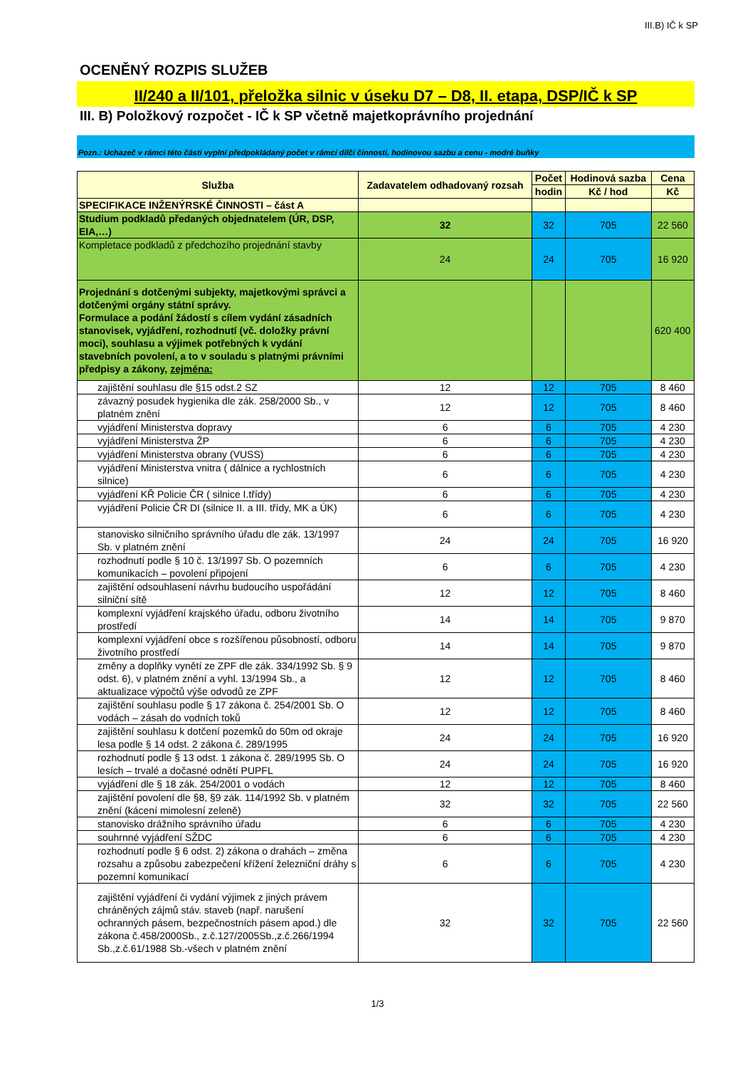III.B) IČ k SP
OCENĚNÝ ROZPIS SLUŽEB
II/240 a II/101, přeložka silnic v úseku D7 – D8, II. etapa, DSP/IČ k SP
III. B) Položkový rozpočet - IČ k SP včetně majetkoprávního projednání
Pozn.: Uchazeč v rámci této části vyplní předpokládaný počet v rámci dílčí činnosti, hodinovou sazbu a cenu - modré buňky
| Služba | Zadavatelem odhadovaný rozsah | Počet | Hodinová sazba | Cena |
| --- | --- | --- | --- | --- |
| | | hodin | Kč / hod | Kč |
| SPECIFIKACE INŽENÝRSKÉ ČINNOSTI – část A | | | | |
| Studium podkladů předaných objednatelem (ÚR, DSP, EIA,…) | 32 | 32 | 705 | 22 560 |
| Kompletace podkladů z předchozího projednání stavby | 24 | 24 | 705 | 16 920 |
| Projednání s dotčenými subjekty, majetkovými správci a dotčenými orgány státní správy. Formulace a podání žádostí s cílem vydání zásadních stanovisek, vyjádření, rozhodnutí (vč. doložky právní moci), souhlasu a výjimek potřebných k vydání stavebních povolení, a to v souladu s platnými právními předpisy a zákony, zejména: | | | | 620 400 |
| zajištění souhlasu dle §15 odst.2 SZ | 12 | 12 | 705 | 8 460 |
| závazný posudek hygienika dle zák. 258/2000 Sb., v platném znění | 12 | 12 | 705 | 8 460 |
| vyjádření Ministerstva dopravy | 6 | 6 | 705 | 4 230 |
| vyjádření Ministerstva ŽP | 6 | 6 | 705 | 4 230 |
| vyjádření Ministerstva obrany (VUSS) | 6 | 6 | 705 | 4 230 |
| vyjádření Ministerstva vnitra ( dálnice a rychlostních silnice) | 6 | 6 | 705 | 4 230 |
| vyjádření KŘ Policie ČR ( silnice I.třídy) | 6 | 6 | 705 | 4 230 |
| vyjádření Policie ČR DI (silnice II. a III. třídy, MK a ÚK) | 6 | 6 | 705 | 4 230 |
| stanovisko silničního správního úřadu dle zák. 13/1997 Sb. v platném znění | 24 | 24 | 705 | 16 920 |
| rozhodnutí podle § 10 č. 13/1997 Sb. O pozemních komunikacích – povolení připojení | 6 | 6 | 705 | 4 230 |
| zajištění odsouhlasení návrhu budoucího uspořádání silniční sítě | 12 | 12 | 705 | 8 460 |
| komplexní vyjádření krajského úřadu, odboru životního prostředí | 14 | 14 | 705 | 9 870 |
| komplexní vyjádření obce s rozšířenou působností, odboru životního prostředí | 14 | 14 | 705 | 9 870 |
| změny a doplňky vynětí ze ZPF dle zák. 334/1992 Sb. § 9 odst. 6), v platném znění a vyhl. 13/1994 Sb., a aktualizace výpočtů výše odvodů ze ZPF | 12 | 12 | 705 | 8 460 |
| zajištění souhlasu podle § 17 zákona č. 254/2001 Sb. O vodách – zásah do vodních toků | 12 | 12 | 705 | 8 460 |
| zajištění souhlasu k dotčení pozemků do 50m od okraje lesa podle § 14 odst. 2 zákona č. 289/1995 | 24 | 24 | 705 | 16 920 |
| rozhodnutí podle § 13 odst. 1 zákona č. 289/1995 Sb. O lesích – trvalé a dočasné odnětí PUPFL | 24 | 24 | 705 | 16 920 |
| vyjádření dle § 18 zák. 254/2001 o vodách | 12 | 12 | 705 | 8 460 |
| zajištění povolení dle §8, §9 zák. 114/1992 Sb. v platném znění (kácení mimolesní zeleně) | 32 | 32 | 705 | 22 560 |
| stanovisko drážního správního úřadu | 6 | 6 | 705 | 4 230 |
| souhrnné vyjádření SŽDC | 6 | 6 | 705 | 4 230 |
| rozhodnutí podle § 6 odst. 2) zákona o drahách – změna rozsahu a způsobu zabezpečení křížení železniční dráhy s pozemní komunikací | 6 | 6 | 705 | 4 230 |
| zajištění vyjádření či vydání výjimek z jiných právem chráněných zájmů stáv. staveb (např. narušení ochranných pásem, bezpečnostních pásem apod.) dle zákona č.458/2000Sb., z.č.127/2005Sb.,z.č.266/1994 Sb.,z.č.61/1988 Sb.-všech v platném znění | 32 | 32 | 705 | 22 560 |
1/3